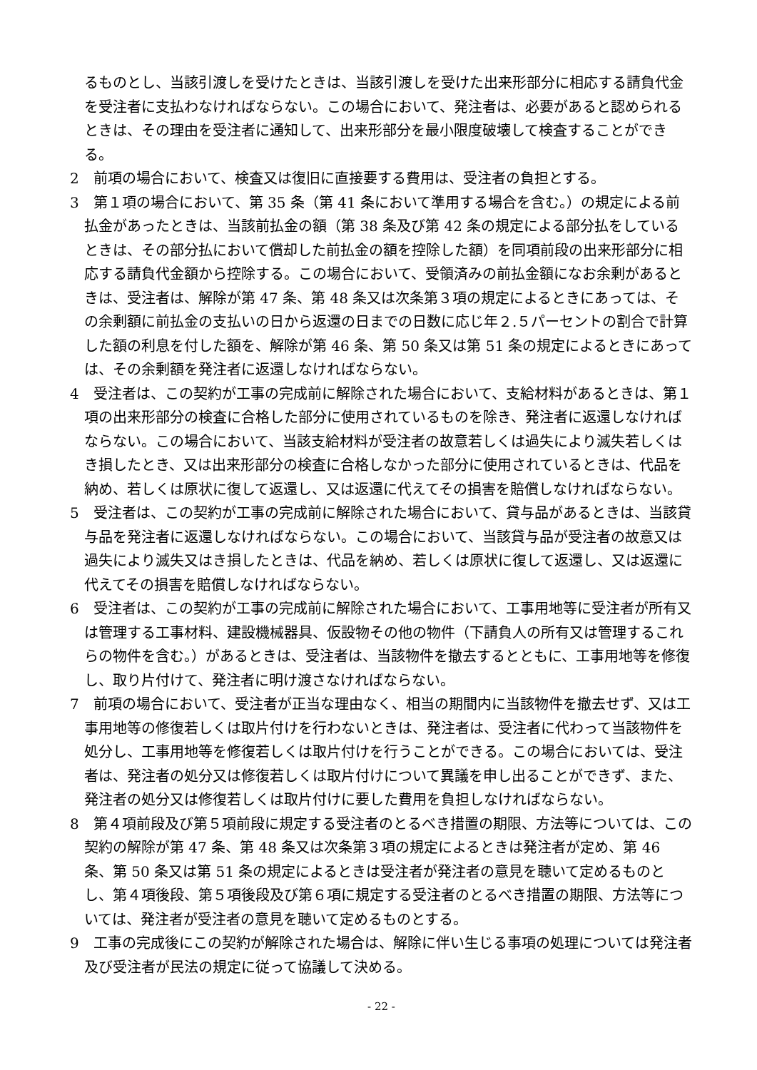るものとし、当該引渡しを受けたときは、当該引渡しを受けた出来形部分に相応する請負代金を受注者に支払わなければならない。この場合において、発注者は、必要があると認められるときは、その理由を受注者に通知して、出来形部分を最小限度破壊して検査することができる。
2　前項の場合において、検査又は復旧に直接要する費用は、受注者の負担とする。
3　第１項の場合において、第 35 条（第 41 条において準用する場合を含む。）の規定による前払金があったときは、当該前払金の額（第 38 条及び第 42 条の規定による部分払をしているときは、その部分払において償却した前払金の額を控除した額）を同項前段の出来形部分に相応する請負代金額から控除する。この場合において、受領済みの前払金額になお余剰があるときは、受注者は、解除が第 47 条、第 48 条又は次条第３項の規定によるときにあっては、その余剰額に前払金の支払いの日から返還の日までの日数に応じ年２.５パーセントの割合で計算した額の利息を付した額を、解除が第 46 条、第 50 条又は第 51 条の規定によるときにあっては、その余剰額を発注者に返還しなければならない。
4　受注者は、この契約が工事の完成前に解除された場合において、支給材料があるときは、第１項の出来形部分の検査に合格した部分に使用されているものを除き、発注者に返還しなければならない。この場合において、当該支給材料が受注者の故意若しくは過失により滅失若しくはき損したとき、又は出来形部分の検査に合格しなかった部分に使用されているときは、代品を納め、若しくは原状に復して返還し、又は返還に代えてその損害を賠償しなければならない。
5　受注者は、この契約が工事の完成前に解除された場合において、貸与品があるときは、当該貸与品を発注者に返還しなければならない。この場合において、当該貸与品が受注者の故意又は過失により滅失又はき損したときは、代品を納め、若しくは原状に復して返還し、又は返還に代えてその損害を賠償しなければならない。
6　受注者は、この契約が工事の完成前に解除された場合において、工事用地等に受注者が所有又は管理する工事材料、建設機械器具、仮設物その他の物件（下請負人の所有又は管理するこれらの物件を含む。）があるときは、受注者は、当該物件を撤去するとともに、工事用地等を修復し、取り片付けて、発注者に明け渡さなければならない。
7　前項の場合において、受注者が正当な理由なく、相当の期間内に当該物件を撤去せず、又は工事用地等の修復若しくは取片付けを行わないときは、発注者は、受注者に代わって当該物件を処分し、工事用地等を修復若しくは取片付けを行うことができる。この場合においては、受注者は、発注者の処分又は修復若しくは取片付けについて異議を申し出ることができず、また、発注者の処分又は修復若しくは取片付けに要した費用を負担しなければならない。
8　第４項前段及び第５項前段に規定する受注者のとるべき措置の期限、方法等については、この契約の解除が第 47 条、第 48 条又は次条第３項の規定によるときは発注者が定め、第 46 条、第 50 条又は第 51 条の規定によるときは受注者が発注者の意見を聴いて定めるものとし、第４項後段、第５項後段及び第６項に規定する受注者のとるべき措置の期限、方法等については、発注者が受注者の意見を聴いて定めるものとする。
9　工事の完成後にこの契約が解除された場合は、解除に伴い生じる事項の処理については発注者及び受注者が民法の規定に従って協議して決める。
- 22 -